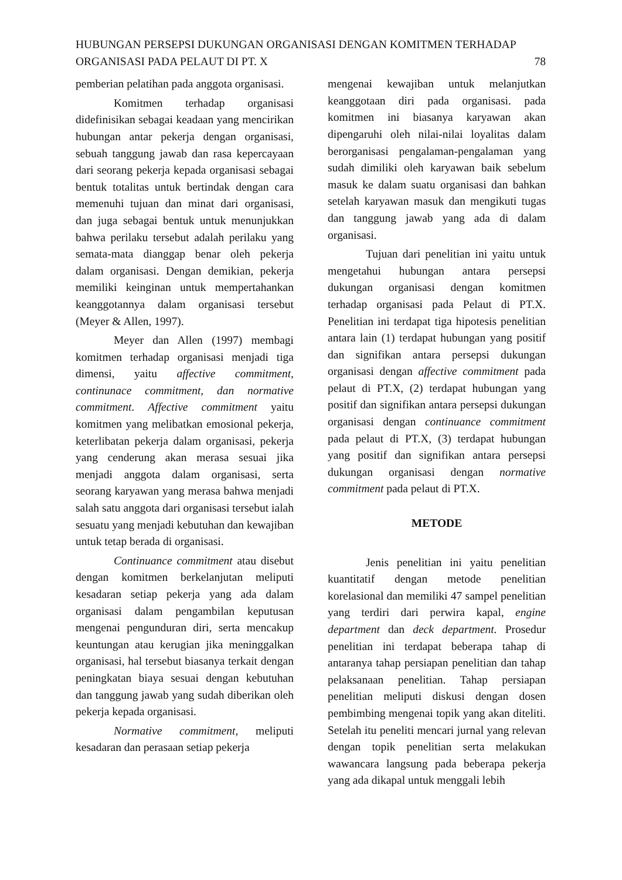HUBUNGAN PERSEPSI DUKUNGAN ORGANISASI DENGAN KOMITMEN TERHADAP
ORGANISASI PADA PELAUT DI PT. X
78
pemberian pelatihan pada anggota organisasi.
Komitmen terhadap organisasi didefinisikan sebagai keadaan yang mencirikan hubungan antar pekerja dengan organisasi, sebuah tanggung jawab dan rasa kepercayaan dari seorang pekerja kepada organisasi sebagai bentuk totalitas untuk bertindak dengan cara memenuhi tujuan dan minat dari organisasi, dan juga sebagai bentuk untuk menunjukkan bahwa perilaku tersebut adalah perilaku yang semata-mata dianggap benar oleh pekerja dalam organisasi. Dengan demikian, pekerja memiliki keinginan untuk mempertahankan keanggotannya dalam organisasi tersebut (Meyer & Allen, 1997).
Meyer dan Allen (1997) membagi komitmen terhadap organisasi menjadi tiga dimensi, yaitu affective commitment, continunace commitment, dan normative commitment. Affective commitment yaitu komitmen yang melibatkan emosional pekerja, keterlibatan pekerja dalam organisasi, pekerja yang cenderung akan merasa sesuai jika menjadi anggota dalam organisasi, serta seorang karyawan yang merasa bahwa menjadi salah satu anggota dari organisasi tersebut ialah sesuatu yang menjadi kebutuhan dan kewajiban untuk tetap berada di organisasi.
Continuance commitment atau disebut dengan komitmen berkelanjutan meliputi kesadaran setiap pekerja yang ada dalam organisasi dalam pengambilan keputusan mengenai pengunduran diri, serta mencakup keuntungan atau kerugian jika meninggalkan organisasi, hal tersebut biasanya terkait dengan peningkatan biaya sesuai dengan kebutuhan dan tanggung jawab yang sudah diberikan oleh pekerja kepada organisasi.
Normative commitment, meliputi kesadaran dan perasaan setiap pekerja
mengenai kewajiban untuk melanjutkan keanggotaan diri pada organisasi. pada komitmen ini biasanya karyawan akan dipengaruhi oleh nilai-nilai loyalitas dalam berorganisasi pengalaman-pengalaman yang sudah dimiliki oleh karyawan baik sebelum masuk ke dalam suatu organisasi dan bahkan setelah karyawan masuk dan mengikuti tugas dan tanggung jawab yang ada di dalam organisasi.
Tujuan dari penelitian ini yaitu untuk mengetahui hubungan antara persepsi dukungan organisasi dengan komitmen terhadap organisasi pada Pelaut di PT.X. Penelitian ini terdapat tiga hipotesis penelitian antara lain (1) terdapat hubungan yang positif dan signifikan antara persepsi dukungan organisasi dengan affective commitment pada pelaut di PT.X, (2) terdapat hubungan yang positif dan signifikan antara persepsi dukungan organisasi dengan continuance commitment pada pelaut di PT.X, (3) terdapat hubungan yang positif dan signifikan antara persepsi dukungan organisasi dengan normative commitment pada pelaut di PT.X.
METODE
Jenis penelitian ini yaitu penelitian kuantitatif dengan metode penelitian korelasional dan memiliki 47 sampel penelitian yang terdiri dari perwira kapal, engine department dan deck department. Prosedur penelitian ini terdapat beberapa tahap di antaranya tahap persiapan penelitian dan tahap pelaksanaan penelitian. Tahap persiapan penelitian meliputi diskusi dengan dosen pembimbing mengenai topik yang akan diteliti. Setelah itu peneliti mencari jurnal yang relevan dengan topik penelitian serta melakukan wawancara langsung pada beberapa pekerja yang ada dikapal untuk menggali lebih